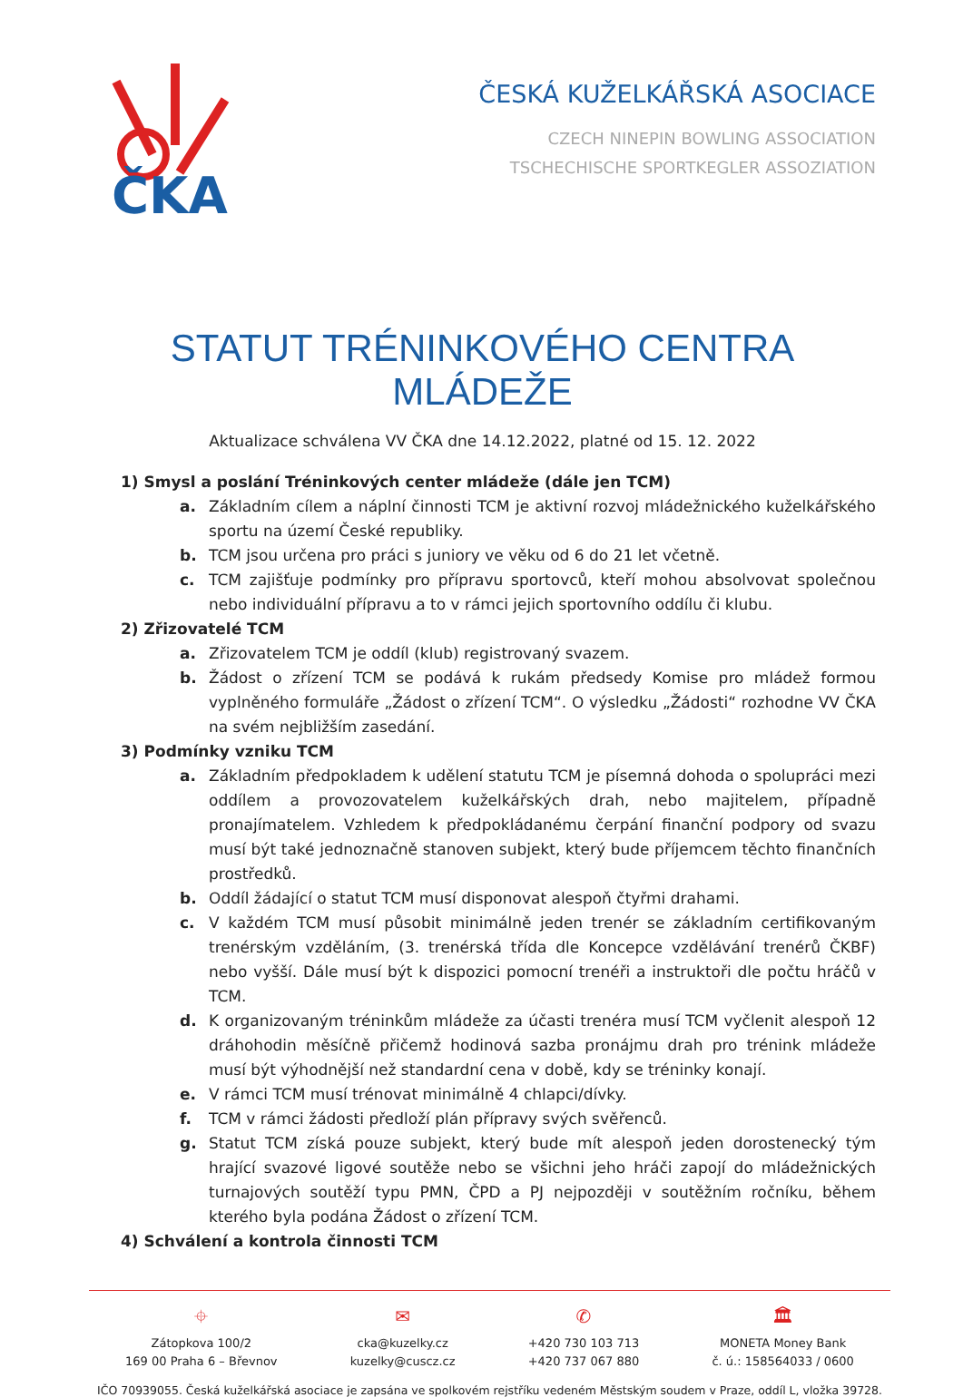ČKA
ČESKÁ KUŽELKÁŘSKÁ ASOCIACE
CZECH NINEPIN BOWLING ASSOCIATION
TSCHECHISCHE SPORTKEGLER ASSOZIATION
STATUT TRÉNINKOVÉHO CENTRA MLÁDEŽE
Aktualizace schválena VV ČKA dne 14.12.2022, platné od 15. 12. 2022
1) Smysl a poslání Tréninkových center mládeže (dále jen TCM)
a. Základním cílem a náplní činnosti TCM je aktivní rozvoj mládežnického kuželkářského sportu na území České republiky.
b. TCM jsou určena pro práci s juniory ve věku od 6 do 21 let včetně.
c. TCM zajišťuje podmínky pro přípravu sportovců, kteří mohou absolvovat společnou nebo individuální přípravu a to v rámci jejich sportovního oddílu či klubu.
2) Zřizovatelé TCM
a. Zřizovatelem TCM je oddíl (klub) registrovaný svazem.
b. Žádost o zřízení TCM se podává k rukám předsedy Komise pro mládež formou vyplněného formuláře „Žádost o zřízení TCM“. O výsledku „Žádosti“ rozhodne VV ČKA na svém nejbližším zasedání.
3) Podmínky vzniku TCM
a. Základním předpokladem k udělení statutu TCM je písemná dohoda o spolupráci mezi oddílem a provozovatelem kuželkářských drah, nebo majitelem, případně pronajímatelem. Vzhledem k předpokládanému čerpání finanční podpory od svazu musí být také jednoznačně stanoven subjekt, který bude příjemcem těchto finančních prostředků.
b. Oddíl žádající o statut TCM musí disponovat alespoň čtyřmi drahami.
c. V každém TCM musí působit minimálně jeden trenér se základním certifikovaným trenérským vzděláním, (3. trenérská třída dle Koncepce vzdělávání trenérů ČKBF) nebo vyšší. Dále musí být k dispozici pomocní trenéři a instruktoři dle počtu hráčů v TCM.
d. K organizovaným tréninkům mládeže za účasti trenéra musí TCM vyčlenit alespoň 12 dráhohodin měsíčně přičemž hodinová sazba pronájmu drah pro trénink mládeže musí být výhodnější než standardní cena v době, kdy se tréninky konají.
e. V rámci TCM musí trénovat minimálně 4 chlapci/dívky.
f. TCM v rámci žádosti předloží plán přípravy svých svěřenců.
g. Statut TCM získá pouze subjekt, který bude mít alespoň jeden dorostenecký tým hrající svazové ligové soutěže nebo se všichni jeho hráči zapojí do mládežnických turnajových soutěží typu PMN, ČPD a PJ nejpozději v soutěžním ročníku, během kterého byla podána Žádost o zřízení TCM.
4) Schválení a kontrola činnosti TCM
⌖
Zátopkova 100/2
169 00 Praha 6 – Břevnov
✉
cka@kuzelky.cz
kuzelky@cuscz.cz
✆
+420 730 103 713
+420 737 067 880
🏛
MONETA Money Bank
č. ú.: 158564033 / 0600
IČO 70939055. Česká kuželkářská asociace je zapsána ve spolkovém rejstříku vedeném Městským soudem v Praze, oddíl L, vložka 39728.